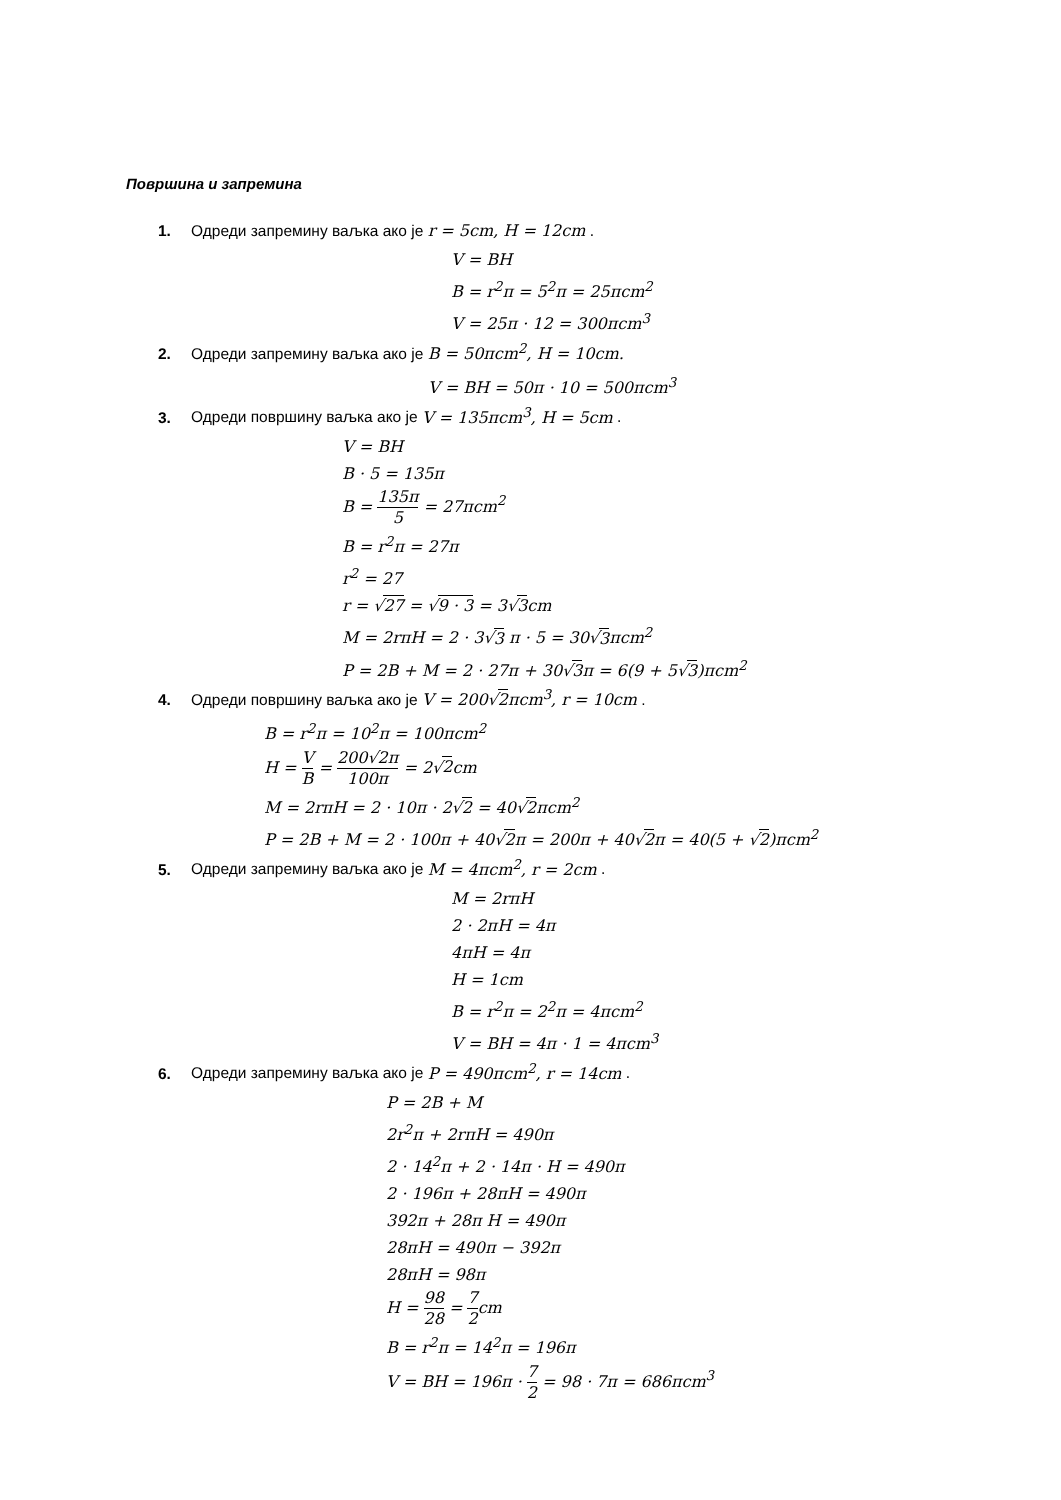Површина и запремина
1. Одреди запремину ваљка ако је r = 5cm, H = 12cm .
V = BH
B = r<sup>2</sup>π = 5<sup>2</sup>π = 25πcm<sup>2</sup>
V = 25π · 12 = 300πcm<sup>3</sup>
2. Одреди запремину ваљка ако је B = 50πcm<sup>2</sup>, H = 10cm.
V = BH = 50π · 10 = 500πcm<sup>3</sup>
3. Одреди површину ваљка ако је V = 135πcm<sup>3</sup>, H = 5cm .
V = BH
B · 5 = 135π
B = 135π 5 = 27πcm<sup>2</sup>
B = r<sup>2</sup>π = 27π
r<sup>2</sup> = 27
r = √27 = √9 · 3 = 3√3cm
M = 2rπH = 2 · 3√3 π · 5 = 30√3πcm<sup>2</sup>
P = 2B + M = 2 · 27π + 30√3π = 6(9 + 5√3)πcm<sup>2</sup>
4. Одреди површину ваљка ако је V = 200√2πcm<sup>3</sup>, r = 10cm .
B = r<sup>2</sup>π = 10<sup>2</sup>π = 100πcm<sup>2</sup>
H = V B = 200√2π 100π = 2√2cm
M = 2rπH = 2 · 10π · 2√2 = 40√2πcm<sup>2</sup>
P = 2B + M = 2 · 100π + 40√2π = 200π + 40√2π = 40(5 + √2)πcm<sup>2</sup>
5. Одреди запремину ваљка ако је M = 4πcm<sup>2</sup>, r = 2cm .
M = 2rπH
2 · 2πH = 4π
4πH = 4π
H = 1cm
B = r<sup>2</sup>π = 2<sup>2</sup>π = 4πcm<sup>2</sup>
V = BH = 4π · 1 = 4πcm<sup>3</sup>
6. Одреди запремину ваљка ако је P = 490πcm<sup>2</sup>, r = 14cm .
P = 2B + M
2r<sup>2</sup>π + 2rπH = 490π
2 · 14<sup>2</sup>π + 2 · 14π · H = 490π
2 · 196π + 28πH = 490π
392π + 28π H = 490π
28πH = 490π − 392π
28πH = 98π
H = 98 28 = 7 2cm
B = r<sup>2</sup>π = 14<sup>2</sup>π = 196π
V = BH = 196π · 7 2 = 98 · 7π = 686πcm<sup>3</sup>